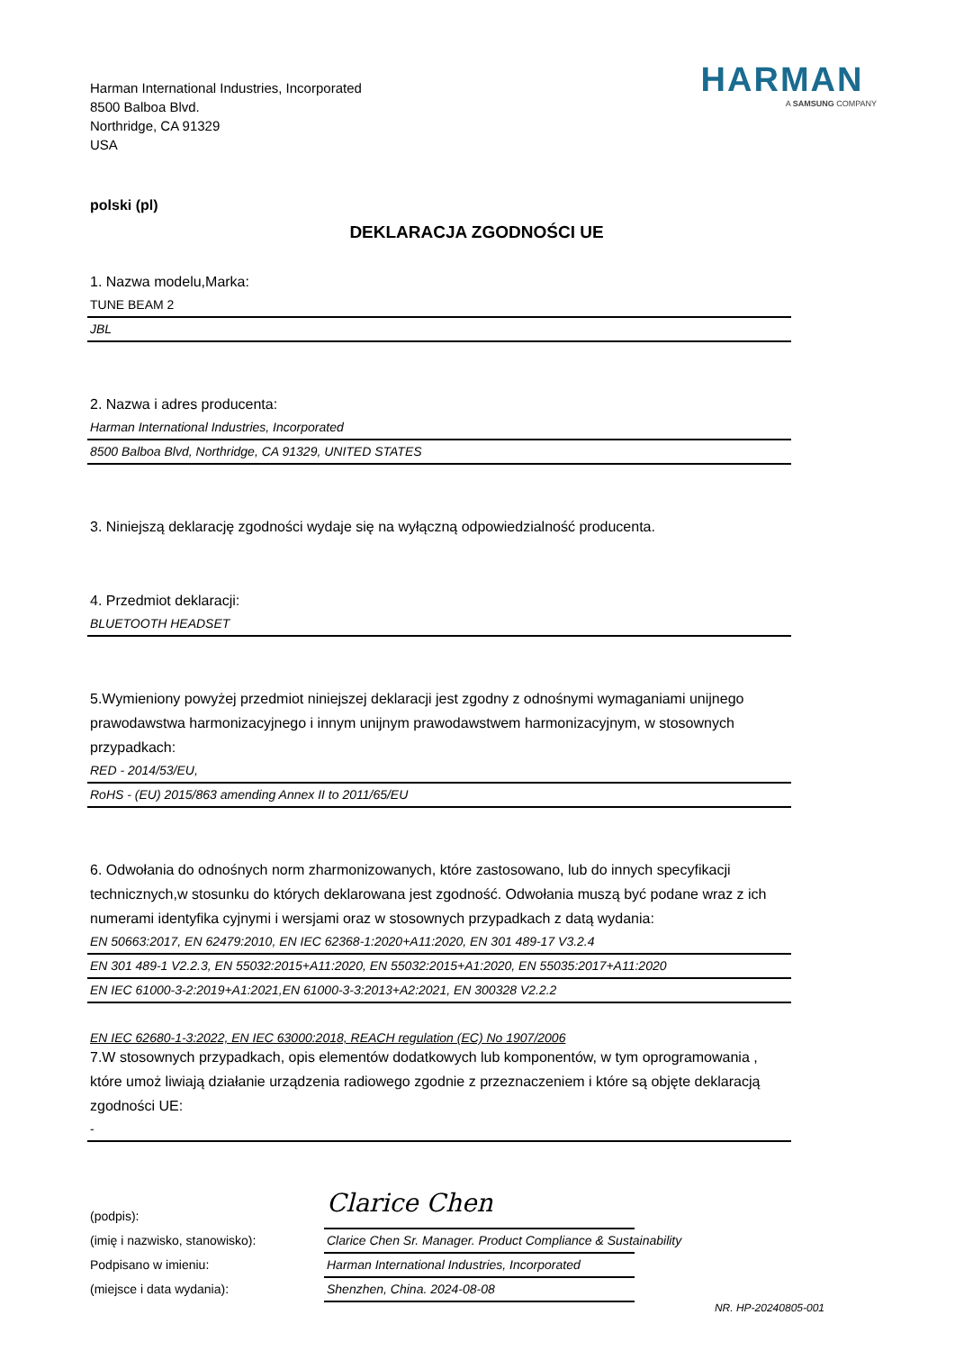Harman International Industries, Incorporated
8500 Balboa Blvd.
Northridge, CA 91329
USA
HARMAN
A SAMSUNG COMPANY
polski (pl)
DEKLARACJA ZGODNOŚCI UE
1. Nazwa modelu,Marka:
TUNE BEAM 2
JBL
2. Nazwa i adres producenta:
Harman International Industries, Incorporated
8500 Balboa Blvd, Northridge, CA 91329, UNITED STATES
3. Niniejszą deklarację zgodności wydaje się na wyłączną odpowiedzialność producenta.
4. Przedmiot deklaracji:
BLUETOOTH HEADSET
5.Wymieniony powyżej przedmiot niniejszej deklaracji jest zgodny z odnośnymi wymaganiami unijnego prawodawstwa harmonizacyjnego i innym unijnym prawodawstwem harmonizacyjnym, w stosownych przypadkach:
RED - 2014/53/EU,
RoHS - (EU) 2015/863 amending Annex II to 2011/65/EU
6. Odwołania do odnośnych norm zharmonizowanych, które zastosowano, lub do innych specyfikacji technicznych,w stosunku do których deklarowana jest zgodność. Odwołania muszą być podane wraz z ich numerami identyfika cyjnymi i wersjami oraz w stosownych przypadkach z datą wydania:
EN 50663:2017, EN 62479:2010, EN IEC 62368-1:2020+A11:2020, EN 301 489-17 V3.2.4
EN 301 489-1 V2.2.3, EN 55032:2015+A11:2020, EN 55032:2015+A1:2020, EN 55035:2017+A11:2020
EN IEC 61000-3-2:2019+A1:2021,EN 61000-3-3:2013+A2:2021, EN 300328 V2.2.2
EN IEC 62680-1-3:2022, EN IEC 63000:2018, REACH regulation (EC) No 1907/2006
7.W stosownych przypadkach, opis elementów dodatkowych lub komponentów, w tym oprogramowania , które umoż liwiają działanie urządzenia radiowego zgodnie z przeznaczeniem i które są objęte deklaracją zgodności UE:
-
(podpis):
Clarice Chen
(imię i nazwisko, stanowisko):
Clarice Chen Sr. Manager. Product Compliance & Sustainability
Podpisano w imieniu:
Harman International Industries, Incorporated
(miejsce i data wydania):
Shenzhen, China. 2024-08-08
NR. HP-20240805-001